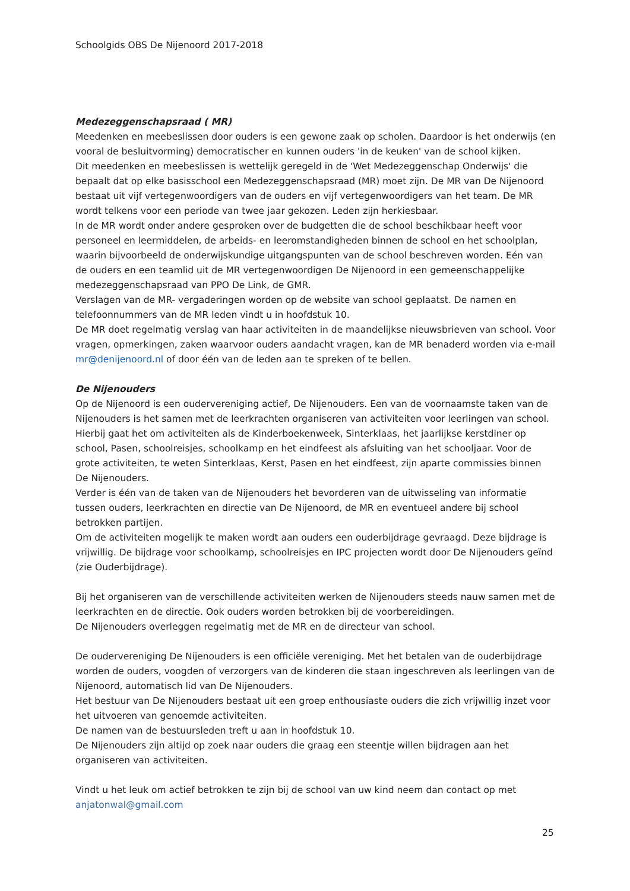Schoolgids OBS De Nijenoord 2017-2018
Medezeggenschapsraad ( MR)
Meedenken en meebeslissen door ouders is een gewone zaak op scholen. Daardoor is het onderwijs (en vooral de besluitvorming) democratischer en kunnen ouders 'in de keuken' van de school kijken.
Dit meedenken en meebeslissen is wettelijk geregeld in de 'Wet Medezeggenschap Onderwijs' die bepaalt dat op elke basisschool een Medezeggenschapsraad (MR) moet zijn. De MR van De Nijenoord bestaat uit vijf vertegenwoordigers van de ouders en vijf vertegenwoordigers van het team. De MR wordt telkens voor een periode van twee jaar gekozen. Leden zijn herkiesbaar.
In de MR wordt onder andere gesproken over de budgetten die de school beschikbaar heeft voor personeel en leermiddelen, de arbeids- en leeromstandigheden binnen de school en het schoolplan, waarin bijvoorbeeld de onderwijskundige uitgangspunten van de school beschreven worden. Eén van de ouders en een teamlid uit de MR vertegenwoordigen De Nijenoord in een gemeenschappelijke medezeggenschapsraad van PPO De Link, de GMR.
Verslagen van de MR- vergaderingen worden op de website van school geplaatst. De namen en telefoonnummers van de MR leden vindt u in hoofdstuk 10.
De MR doet regelmatig verslag van haar activiteiten in de maandelijkse nieuwsbrieven van school. Voor vragen, opmerkingen, zaken waarvoor ouders aandacht vragen, kan de MR benaderd worden via e-mail mr@denijenoord.nl of door één van de leden aan te spreken of te bellen.
De Nijenouders
Op de Nijenoord is een oudervereniging actief, De Nijenouders. Een van de voornaamste taken van de Nijenouders is het samen met de leerkrachten organiseren van activiteiten voor leerlingen van school. Hierbij gaat het om activiteiten als de Kinderboekenweek, Sinterklaas, het jaarlijkse kerstdiner op school, Pasen, schoolreisjes, schoolkamp en het eindfeest als afsluiting van het schooljaar. Voor de grote activiteiten, te weten Sinterklaas, Kerst, Pasen en het eindfeest, zijn aparte commissies binnen De Nijenouders.
Verder is één van de taken van de Nijenouders het bevorderen van de uitwisseling van informatie tussen ouders, leerkrachten en directie van De Nijenoord, de MR en eventueel andere bij school betrokken partijen.
Om de activiteiten mogelijk te maken wordt aan ouders een ouderbijdrage gevraagd. Deze bijdrage is vrijwillig. De bijdrage voor schoolkamp, schoolreisjes en IPC projecten wordt door De Nijenouders geïnd (zie Ouderbijdrage).
Bij het organiseren van de verschillende activiteiten werken de Nijenouders steeds nauw samen met de leerkrachten en de directie. Ook ouders worden betrokken bij de voorbereidingen.
De Nijenouders overleggen regelmatig met de MR en de directeur van school.
De oudervereniging De Nijenouders is een officiële vereniging. Met het betalen van de ouderbijdrage worden de ouders, voogden of verzorgers van de kinderen die staan ingeschreven als leerlingen van de Nijenoord, automatisch lid van De Nijenouders.
Het bestuur van De Nijenouders bestaat uit een groep enthousiaste ouders die zich vrijwillig inzet voor het uitvoeren van genoemde activiteiten.
De namen van de bestuursleden treft u aan in hoofdstuk 10.
De Nijenouders zijn altijd op zoek naar ouders die graag een steentje willen bijdragen aan het organiseren van activiteiten.
Vindt u het leuk om actief betrokken te zijn bij de school van uw kind neem dan contact op met anjatonwal@gmail.com
25